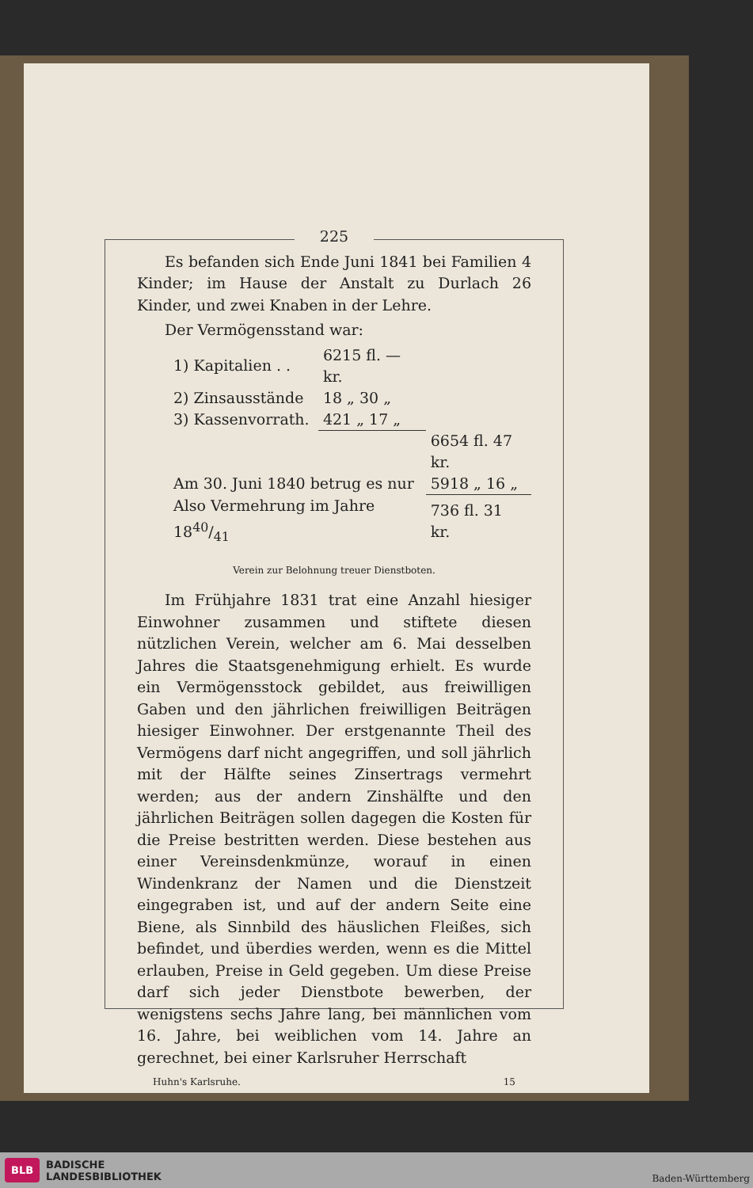225
Es befanden sich Ende Juni 1841 bei Familien 4 Kinder; im Hause der Anstalt zu Durlach 26 Kinder, und zwei Knaben in der Lehre.
Der Vermögensstand war:
| 1) Kapitalien . . | 6215 fl. — kr. | |
| 2) Zinsausstände | 18 „ 30 „ | |
| 3) Kassenvorrath. | 421 „ 17 „ | |
| | | 6654 fl. 47 kr. |
| Am 30. Juni 1840 betrug es nur | | 5918 „ 16 „ |
| Also Vermehrung im Jahre 1840/41 | | 736 fl. 31 kr. |
Verein zur Belohnung treuer Dienstboten.
Im Frühjahre 1831 trat eine Anzahl hiesiger Einwohner zusammen und stiftete diesen nützlichen Verein, welcher am 6. Mai desselben Jahres die Staatsgenehmigung erhielt. Es wurde ein Vermögensstock gebildet, aus freiwilligen Gaben und den jährlichen freiwilligen Beiträgen hiesiger Einwohner. Der erstgenannte Theil des Vermögens darf nicht angegriffen, und soll jährlich mit der Hälfte seines Zinsertrags vermehrt werden; aus der andern Zinshälfte und den jährlichen Beiträgen sollen dagegen die Kosten für die Preise bestritten werden. Diese bestehen aus einer Vereinsdenkmünze, worauf in einen Windenkranz der Namen und die Dienstzeit eingegraben ist, und auf der andern Seite eine Biene, als Sinnbild des häuslichen Fleißes, sich befindet, und überdies werden, wenn es die Mittel erlauben, Preise in Geld gegeben. Um diese Preise darf sich jeder Dienstbote bewerben, der wenigstens sechs Jahre lang, bei männlichen vom 16. Jahre, bei weiblichen vom 14. Jahre an gerechnet, bei einer Karlsruher Herrschaft
Huhn's Karlsruhe. 15
BLB BADISCHE
LANDESBIBLIOTHEK
Baden-Württemberg